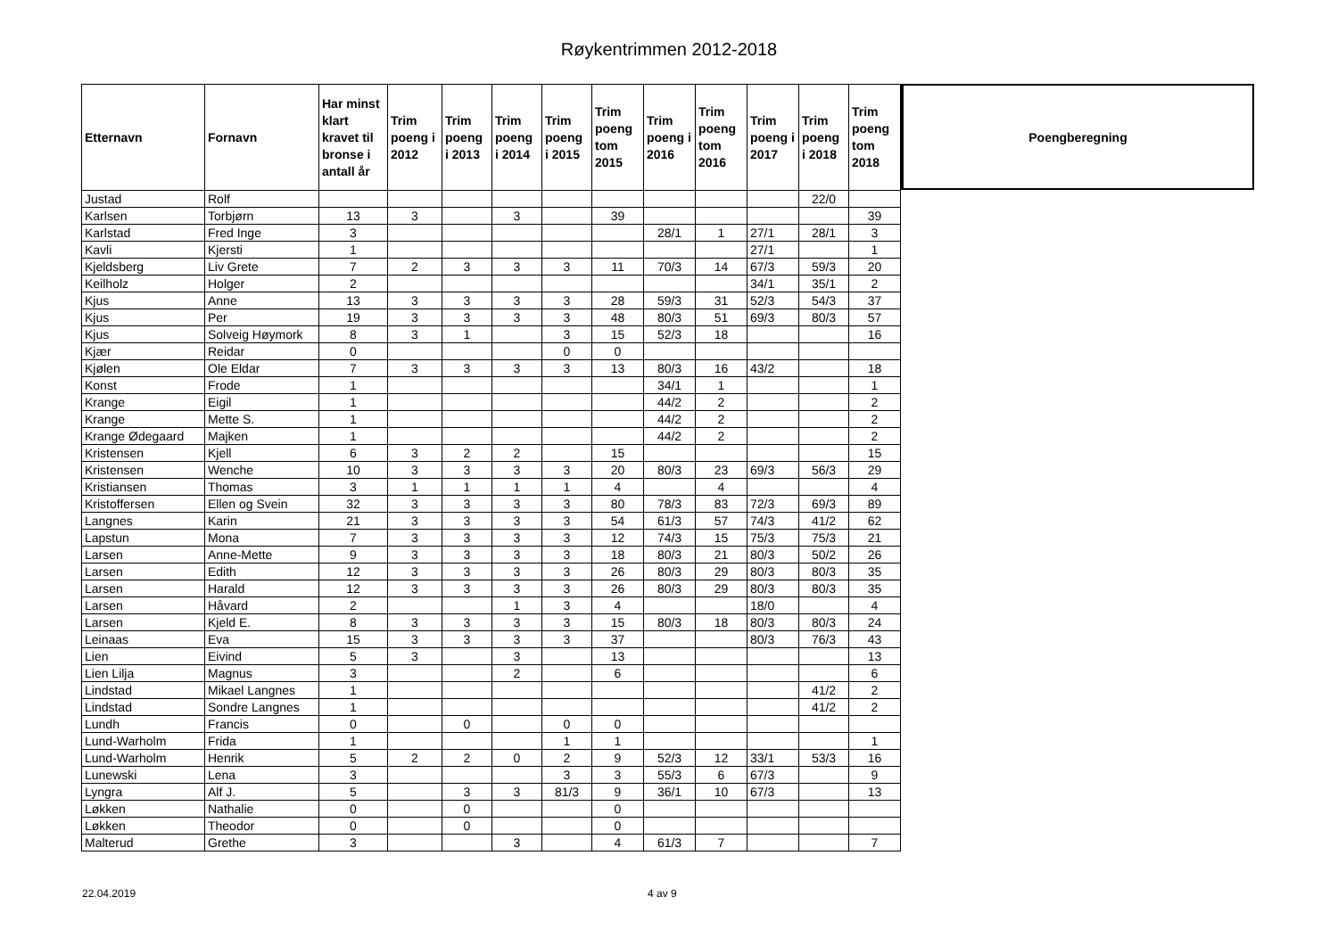Røykentrimmen 2012-2018
| Etternavn | Fornavn | Har minst klart kravet til bronse i antall år | Trim poeng i 2012 | Trim poeng i 2013 | Trim poeng i 2014 | Trim poeng i 2015 | Trim poeng tom 2015 | Trim poeng i 2016 | Trim poeng tom 2016 | Trim poeng i 2017 | Trim poeng i 2018 | Trim poeng tom 2018 |
| --- | --- | --- | --- | --- | --- | --- | --- | --- | --- | --- | --- | --- |
| Justad | Rolf | | | | | | | | | | 22/0 | |
| Karlsen | Torbjørn | 13 | 3 | | 3 | | 39 | | | | | 39 |
| Karlstad | Fred Inge | 3 | | | | | | 28/1 | 1 | 27/1 | 28/1 | 3 |
| Kavli | Kjersti | 1 | | | | | | | | 27/1 | | 1 |
| Kjeldsberg | Liv Grete | 7 | 2 | 3 | 3 | 3 | 11 | 70/3 | 14 | 67/3 | 59/3 | 20 |
| Keilholz | Holger | 2 | | | | | | | | 34/1 | 35/1 | 2 |
| Kjus | Anne | 13 | 3 | 3 | 3 | 3 | 28 | 59/3 | 31 | 52/3 | 54/3 | 37 |
| Kjus | Per | 19 | 3 | 3 | 3 | 3 | 48 | 80/3 | 51 | 69/3 | 80/3 | 57 |
| Kjus | Solveig Høymork | 8 | 3 | 1 | | 3 | 15 | 52/3 | 18 | | | 16 |
| Kjær | Reidar | 0 | | | | 0 | 0 | | | | | |
| Kjølen | Ole Eldar | 7 | 3 | 3 | 3 | 3 | 13 | 80/3 | 16 | 43/2 | | 18 |
| Konst | Frode | 1 | | | | | | 34/1 | 1 | | | 1 |
| Krange | Eigil | 1 | | | | | | 44/2 | 2 | | | 2 |
| Krange | Mette S. | 1 | | | | | | 44/2 | 2 | | | 2 |
| Krange Ødegaard | Majken | 1 | | | | | | 44/2 | 2 | | | 2 |
| Kristensen | Kjell | 6 | 3 | 2 | 2 | | 15 | | | | | 15 |
| Kristensen | Wenche | 10 | 3 | 3 | 3 | 3 | 20 | 80/3 | 23 | 69/3 | 56/3 | 29 |
| Kristiansen | Thomas | 3 | 1 | 1 | 1 | 1 | 4 | | 4 | | | 4 |
| Kristoffersen | Ellen og Svein | 32 | 3 | 3 | 3 | 3 | 80 | 78/3 | 83 | 72/3 | 69/3 | 89 |
| Langnes | Karin | 21 | 3 | 3 | 3 | 3 | 54 | 61/3 | 57 | 74/3 | 41/2 | 62 |
| Lapstun | Mona | 7 | 3 | 3 | 3 | 3 | 12 | 74/3 | 15 | 75/3 | 75/3 | 21 |
| Larsen | Anne-Mette | 9 | 3 | 3 | 3 | 3 | 18 | 80/3 | 21 | 80/3 | 50/2 | 26 |
| Larsen | Edith | 12 | 3 | 3 | 3 | 3 | 26 | 80/3 | 29 | 80/3 | 80/3 | 35 |
| Larsen | Harald | 12 | 3 | 3 | 3 | 3 | 26 | 80/3 | 29 | 80/3 | 80/3 | 35 |
| Larsen | Håvard | 2 | | | 1 | 3 | 4 | | | 18/0 | | 4 |
| Larsen | Kjeld E. | 8 | 3 | 3 | 3 | 3 | 15 | 80/3 | 18 | 80/3 | 80/3 | 24 |
| Leinaas | Eva | 15 | 3 | 3 | 3 | 3 | 37 | | | 80/3 | 76/3 | 43 |
| Lien | Eivind | 5 | 3 | | 3 | | 13 | | | | | 13 |
| Lien Lilja | Magnus | 3 | | | 2 | | 6 | | | | | 6 |
| Lindstad | Mikael Langnes | 1 | | | | | | | | | 41/2 | 2 |
| Lindstad | Sondre Langnes | 1 | | | | | | | | | 41/2 | 2 |
| Lundh | Francis | 0 | | 0 | | 0 | 0 | | | | | |
| Lund-Warholm | Frida | 1 | | | | 1 | 1 | | | | | 1 |
| Lund-Warholm | Henrik | 5 | 2 | 2 | 0 | 2 | 9 | 52/3 | 12 | 33/1 | 53/3 | 16 |
| Lunewski | Lena | 3 | | | | 3 | 3 | 55/3 | 6 | 67/3 | | 9 |
| Lyngra | Alf J. | 5 | | 3 | 3 | 81/3 | 9 | 36/1 | 10 | 67/3 | | 13 |
| Løkken | Nathalie | 0 | | 0 | | | 0 | | | | | |
| Løkken | Theodor | 0 | | 0 | | | 0 | | | | | |
| Malterud | Grethe | 3 | | | 3 | | 4 | 61/3 | 7 | | | 7 |
Poengberegning
22.04.2019 4 av 9